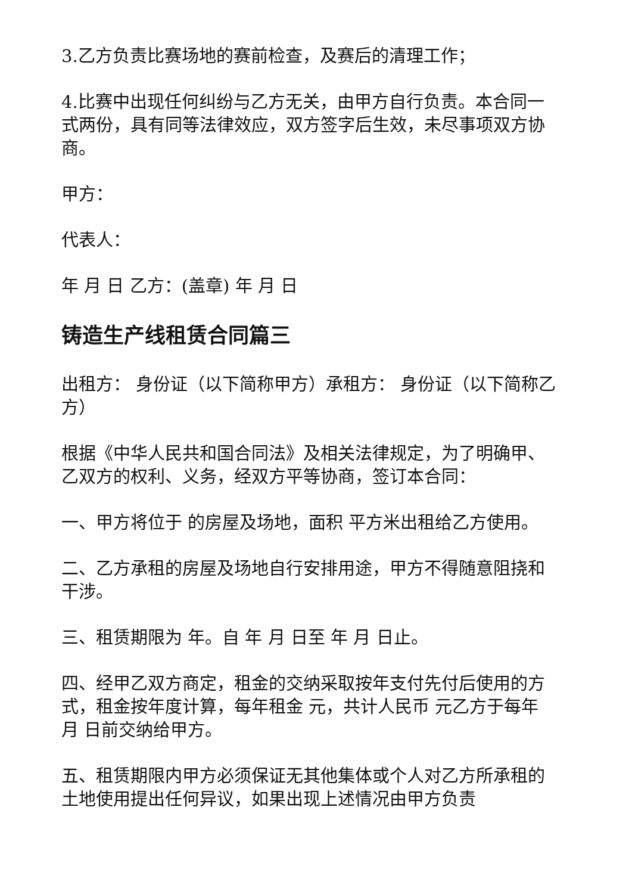3.乙方负责比赛场地的赛前检查，及赛后的清理工作；
4.比赛中出现任何纠纷与乙方无关，由甲方自行负责。本合同一式两份，具有同等法律效应，双方签字后生效，未尽事项双方协商。
甲方：
代表人：
年 月 日 乙方：(盖章) 年 月 日
铸造生产线租赁合同篇三
出租方： 身份证（以下简称甲方）承租方： 身份证（以下简称乙方）
根据《中华人民共和国合同法》及相关法律规定，为了明确甲、乙双方的权利、义务，经双方平等协商，签订本合同：
一、甲方将位于 的房屋及场地，面积 平方米出租给乙方使用。
二、乙方承租的房屋及场地自行安排用途，甲方不得随意阻挠和干涉。
三、租赁期限为 年。自 年 月 日至 年 月 日止。
四、经甲乙双方商定，租金的交纳采取按年支付先付后使用的方式，租金按年度计算，每年租金 元，共计人民币 元乙方于每年 月 日前交纳给甲方。
五、租赁期限内甲方必须保证无其他集体或个人对乙方所承租的土地使用提出任何异议，如果出现上述情况由甲方负责